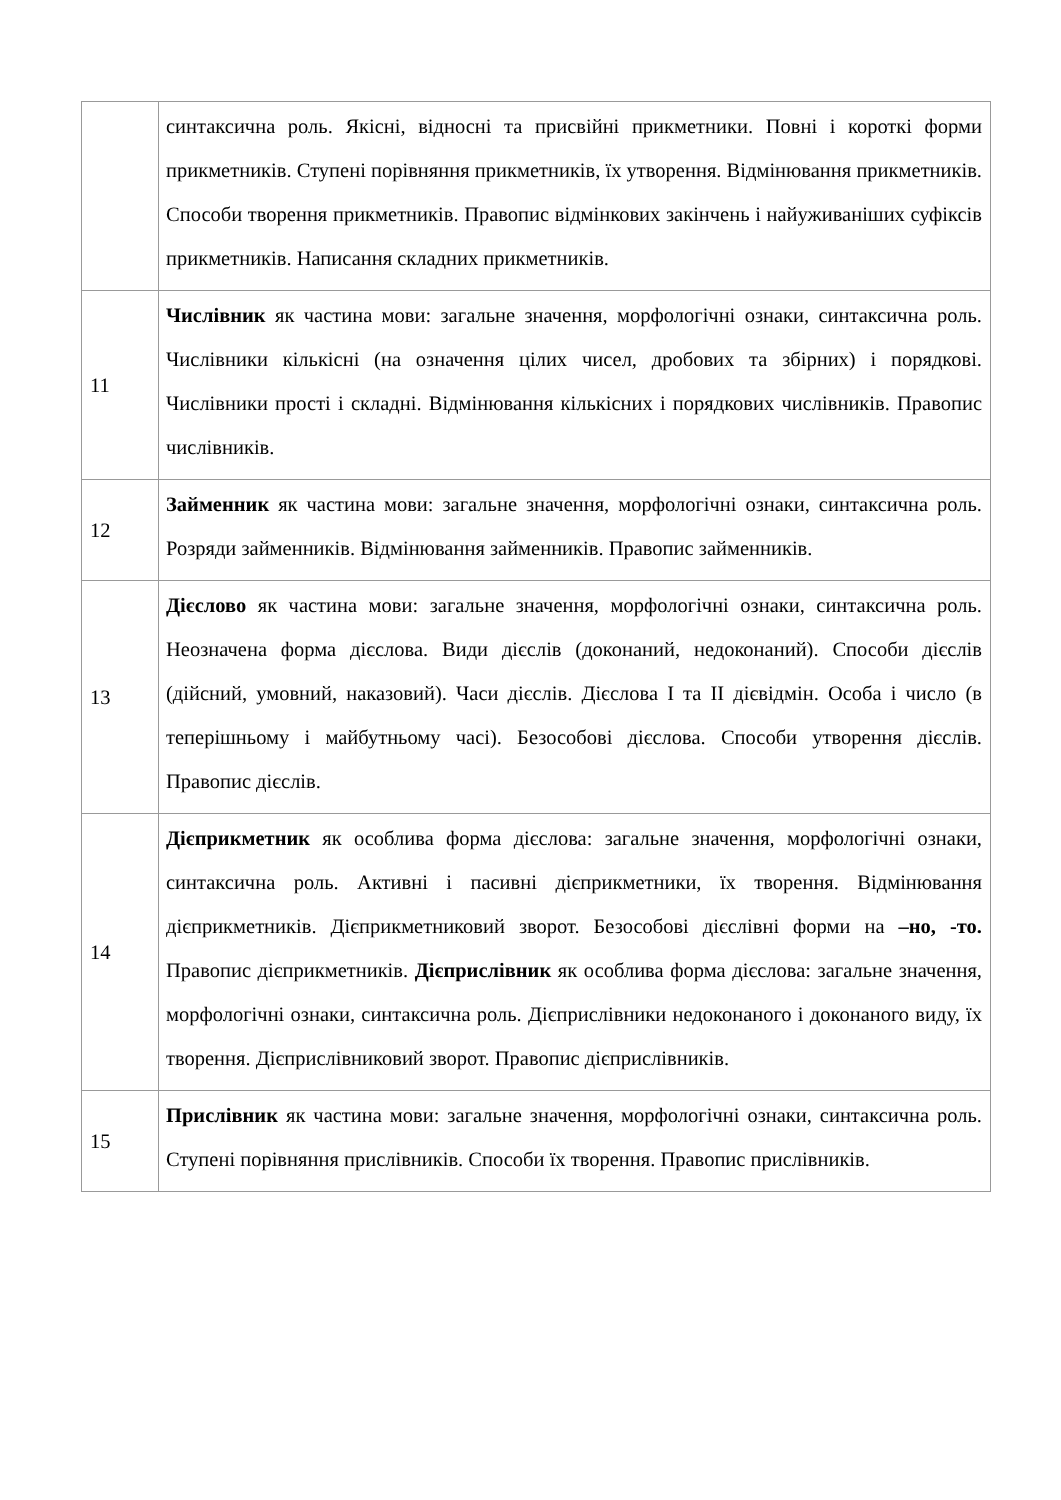| | синтаксична роль. Якісні, відносні та присвійні прикметники. Повні і короткі форми прикметників. Ступені порівняння прикметників, їх утворення. Відмінювання прикметників. Способи творення прикметників. Правопис відмінкових закінчень і найуживаніших суфіксів прикметників. Написання складних прикметників. |
| 11 | Числівник як частина мови: загальне значення, морфологічні ознаки, синтаксична роль. Числівники кількісні (на означення цілих чисел, дробових та збірних) і порядкові. Числівники прості і складні. Відмінювання кількісних і порядкових числівників. Правопис числівників. |
| 12 | Займенник як частина мови: загальне значення, морфологічні ознаки, синтаксична роль. Розряди займенників. Відмінювання займенників. Правопис займенників. |
| 13 | Дієслово як частина мови: загальне значення, морфологічні ознаки, синтаксична роль. Неозначена форма дієслова. Види дієслів (доконаний, недоконаний). Способи дієслів (дійсний, умовний, наказовий). Часи дієслів. Дієслова I та II дієвідмін. Особа і число (в теперішньому і майбутньому часі). Безособові дієслова. Способи утворення дієслів. Правопис дієслів. |
| 14 | Дієприкметник як особлива форма дієслова: загальне значення, морфологічні ознаки, синтаксична роль. Активні і пасивні дієприкметники, їх творення. Відмінювання дієприкметників. Дієприкметниковий зворот. Безособові дієслівні форми на –но, -то. Правопис дієприкметників. Дієприслівник як особлива форма дієслова: загальне значення, морфологічні ознаки, синтаксична роль. Дієприслівники недоконаного і доконаного виду, їх творення. Дієприслівниковий зворот. Правопис дієприслівників. |
| 15 | Прислівник як частина мови: загальне значення, морфологічні ознаки, синтаксична роль. Ступені порівняння прислівників. Способи їх творення. Правопис прислівників. |